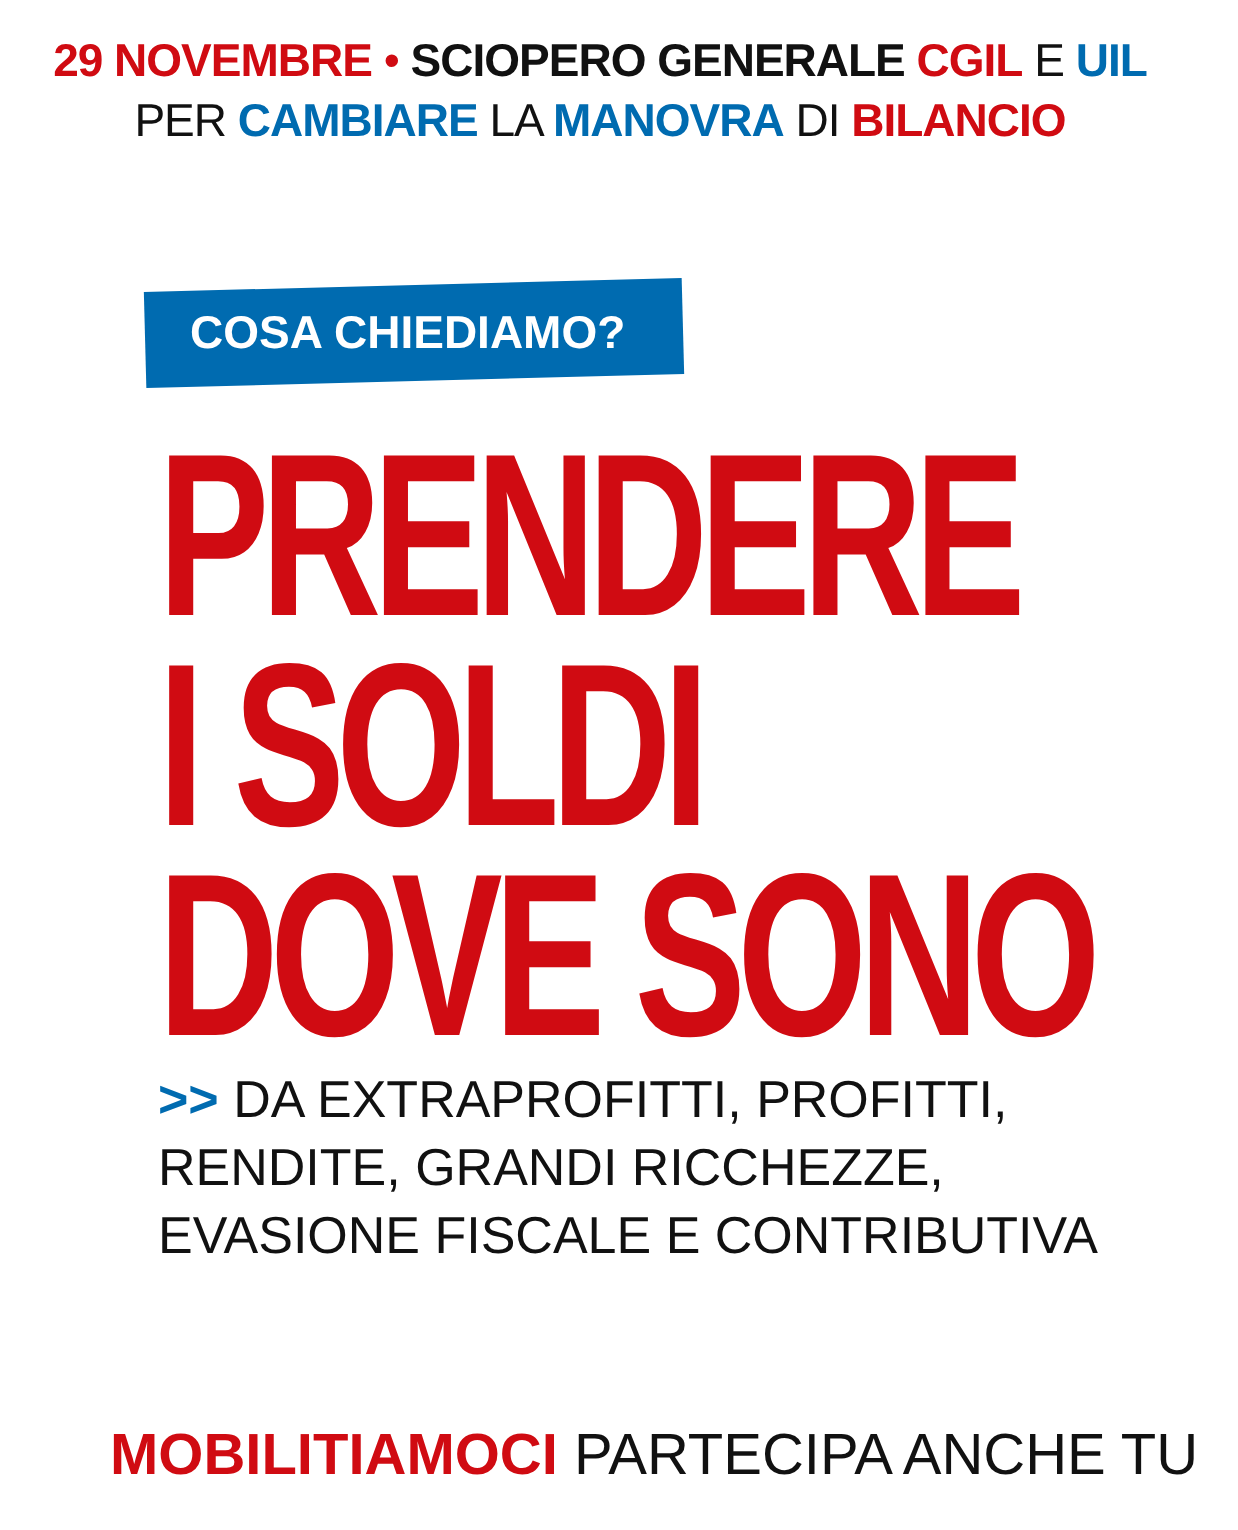29 NOVEMBRE • SCIOPERO GENERALE CGIL E UIL
PER CAMBIARE LA MANOVRA DI BILANCIO
COSA CHIEDIAMO?
PRENDERE
I SOLDI
DOVE SONO
>> DA EXTRAPROFITTI, PROFITTI,
RENDITE, GRANDI RICCHEZZE,
EVASIONE FISCALE E CONTRIBUTIVA
MOBILITIAMOCI PARTECIPA ANCHE TU